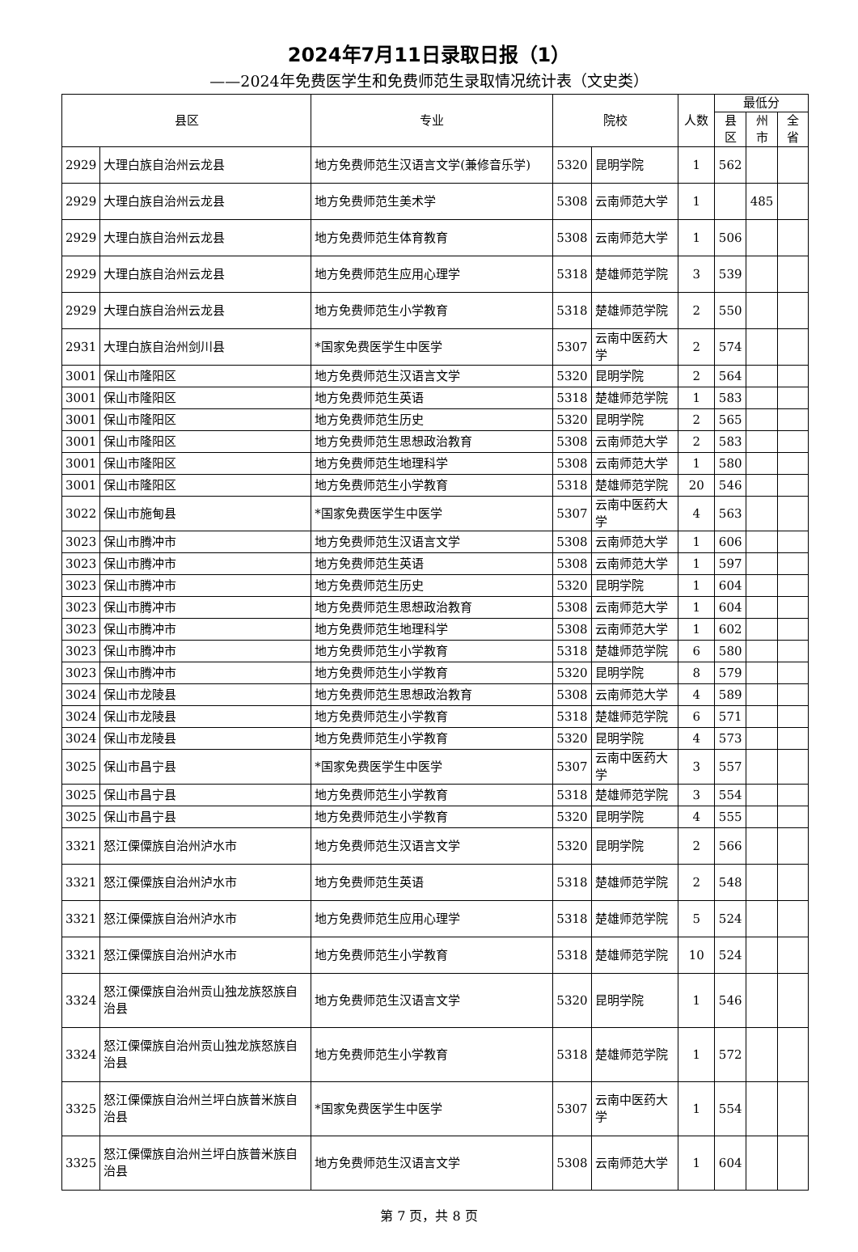2024年7月11日录取日报（1）
——2024年免费医学生和免费师范生录取情况统计表（文史类）
| 县区 | | 专业 | 院校 | | 人数 | 最低分 | | |
| --- | --- | --- | --- | --- | --- | --- | --- | --- |
| | | | | | | 县区 | 州市 | 全省 |
| 2929 | 大理白族自治州云龙县 | 地方免费师范生汉语言文学(兼修音乐学) | 5320 | 昆明学院 | 1 | 562 | | |
| 2929 | 大理白族自治州云龙县 | 地方免费师范生美术学 | 5308 | 云南师范大学 | 1 | | 485 | |
| 2929 | 大理白族自治州云龙县 | 地方免费师范生体育教育 | 5308 | 云南师范大学 | 1 | 506 | | |
| 2929 | 大理白族自治州云龙县 | 地方免费师范生应用心理学 | 5318 | 楚雄师范学院 | 3 | 539 | | |
| 2929 | 大理白族自治州云龙县 | 地方免费师范生小学教育 | 5318 | 楚雄师范学院 | 2 | 550 | | |
| 2931 | 大理白族自治州剑川县 | *国家免费医学生中医学 | 5307 | 云南中医药大学 | 2 | 574 | | |
| 3001 | 保山市隆阳区 | 地方免费师范生汉语言文学 | 5320 | 昆明学院 | 2 | 564 | | |
| 3001 | 保山市隆阳区 | 地方免费师范生英语 | 5318 | 楚雄师范学院 | 1 | 583 | | |
| 3001 | 保山市隆阳区 | 地方免费师范生历史 | 5320 | 昆明学院 | 2 | 565 | | |
| 3001 | 保山市隆阳区 | 地方免费师范生思想政治教育 | 5308 | 云南师范大学 | 2 | 583 | | |
| 3001 | 保山市隆阳区 | 地方免费师范生地理科学 | 5308 | 云南师范大学 | 1 | 580 | | |
| 3001 | 保山市隆阳区 | 地方免费师范生小学教育 | 5318 | 楚雄师范学院 | 20 | 546 | | |
| 3022 | 保山市施甸县 | *国家免费医学生中医学 | 5307 | 云南中医药大学 | 4 | 563 | | |
| 3023 | 保山市腾冲市 | 地方免费师范生汉语言文学 | 5308 | 云南师范大学 | 1 | 606 | | |
| 3023 | 保山市腾冲市 | 地方免费师范生英语 | 5308 | 云南师范大学 | 1 | 597 | | |
| 3023 | 保山市腾冲市 | 地方免费师范生历史 | 5320 | 昆明学院 | 1 | 604 | | |
| 3023 | 保山市腾冲市 | 地方免费师范生思想政治教育 | 5308 | 云南师范大学 | 1 | 604 | | |
| 3023 | 保山市腾冲市 | 地方免费师范生地理科学 | 5308 | 云南师范大学 | 1 | 602 | | |
| 3023 | 保山市腾冲市 | 地方免费师范生小学教育 | 5318 | 楚雄师范学院 | 6 | 580 | | |
| 3023 | 保山市腾冲市 | 地方免费师范生小学教育 | 5320 | 昆明学院 | 8 | 579 | | |
| 3024 | 保山市龙陵县 | 地方免费师范生思想政治教育 | 5308 | 云南师范大学 | 4 | 589 | | |
| 3024 | 保山市龙陵县 | 地方免费师范生小学教育 | 5318 | 楚雄师范学院 | 6 | 571 | | |
| 3024 | 保山市龙陵县 | 地方免费师范生小学教育 | 5320 | 昆明学院 | 4 | 573 | | |
| 3025 | 保山市昌宁县 | *国家免费医学生中医学 | 5307 | 云南中医药大学 | 3 | 557 | | |
| 3025 | 保山市昌宁县 | 地方免费师范生小学教育 | 5318 | 楚雄师范学院 | 3 | 554 | | |
| 3025 | 保山市昌宁县 | 地方免费师范生小学教育 | 5320 | 昆明学院 | 4 | 555 | | |
| 3321 | 怒江傈僳族自治州泸水市 | 地方免费师范生汉语言文学 | 5320 | 昆明学院 | 2 | 566 | | |
| 3321 | 怒江傈僳族自治州泸水市 | 地方免费师范生英语 | 5318 | 楚雄师范学院 | 2 | 548 | | |
| 3321 | 怒江傈僳族自治州泸水市 | 地方免费师范生应用心理学 | 5318 | 楚雄师范学院 | 5 | 524 | | |
| 3321 | 怒江傈僳族自治州泸水市 | 地方免费师范生小学教育 | 5318 | 楚雄师范学院 | 10 | 524 | | |
| 3324 | 怒江傈僳族自治州贡山独龙族怒族自治县 | 地方免费师范生汉语言文学 | 5320 | 昆明学院 | 1 | 546 | | |
| 3324 | 怒江傈僳族自治州贡山独龙族怒族自治县 | 地方免费师范生小学教育 | 5318 | 楚雄师范学院 | 1 | 572 | | |
| 3325 | 怒江傈僳族自治州兰坪白族普米族自治县 | *国家免费医学生中医学 | 5307 | 云南中医药大学 | 1 | 554 | | |
| 3325 | 怒江傈僳族自治州兰坪白族普米族自治县 | 地方免费师范生汉语言文学 | 5308 | 云南师范大学 | 1 | 604 | | |
第 7 页，共 8 页